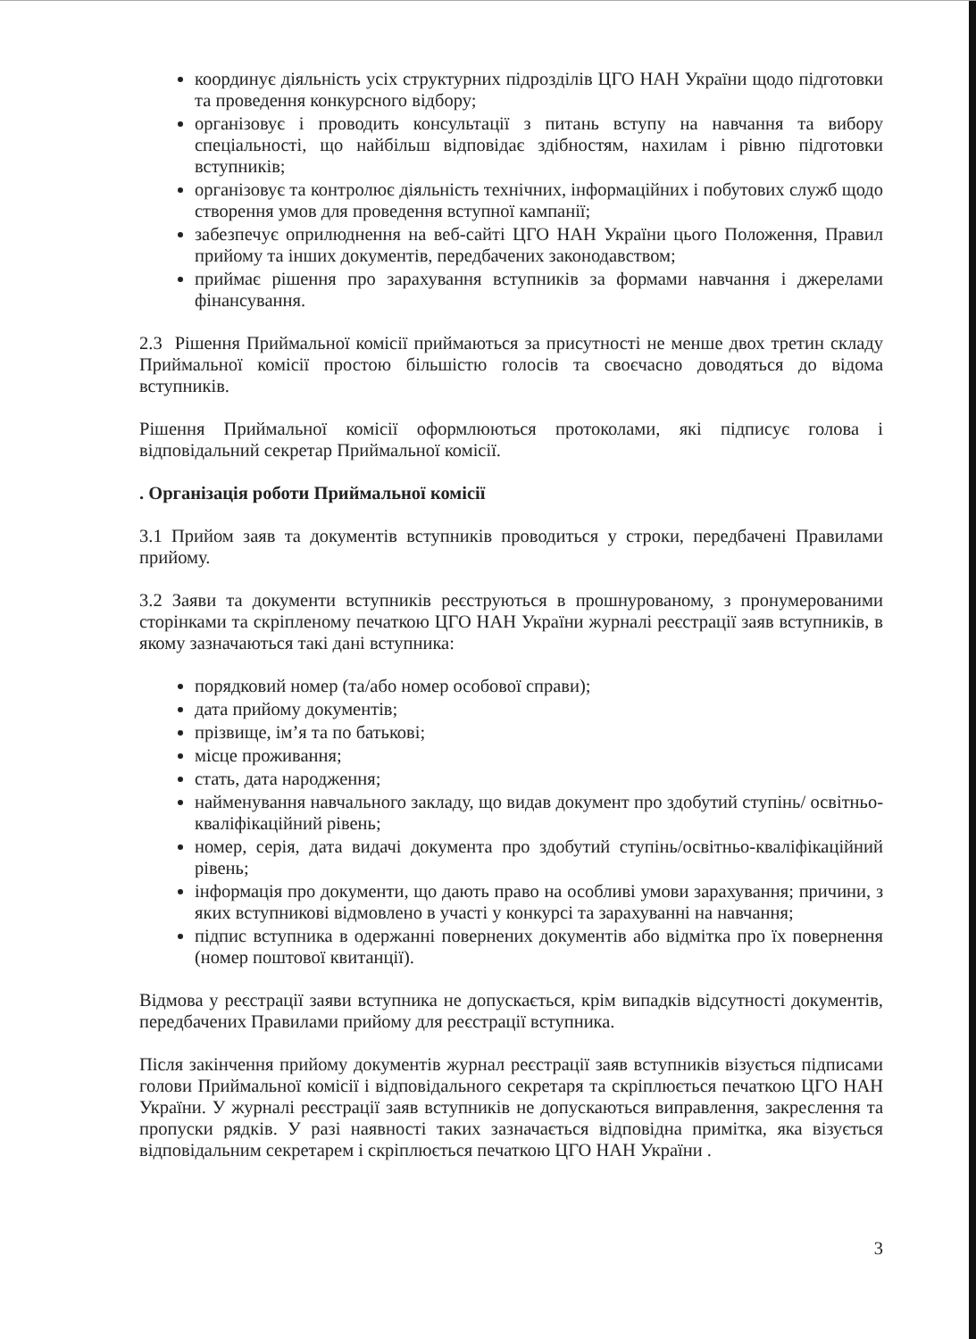координує діяльність усіх структурних підрозділів ЦГО НАН України щодо підготовки та проведення конкурсного відбору;
організовує і проводить консультації з питань вступу на навчання та вибору спеціальності, що найбільш відповідає здібностям, нахилам і рівню підготовки вступників;
організовує та контролює діяльність технічних, інформаційних і побутових служб щодо створення умов для проведення вступної кампанії;
забезпечує оприлюднення на веб-сайті ЦГО НАН України цього Положення, Правил прийому та інших документів, передбачених законодавством;
приймає рішення про зарахування вступників за формами навчання і джерелами фінансування.
2.3 Рішення Приймальної комісії приймаються за присутності не менше двох третин складу Приймальної комісії простою більшістю голосів та своєчасно доводяться до відома вступників.
Рішення Приймальної комісії оформлюються протоколами, які підписує голова і відповідальний секретар Приймальної комісії.
. Організація роботи Приймальної комісії
3.1 Прийом заяв та документів вступників проводиться у строки, передбачені Правилами прийому.
3.2 Заяви та документи вступників реєструються в прошнурованому, з пронумерованими сторінками та скріпленому печаткою ЦГО НАН України журналі реєстрації заяв вступників, в якому зазначаються такі дані вступника:
порядковий номер (та/або номер особової справи);
дата прийому документів;
прізвище, ім’я та по батькові;
місце проживання;
стать, дата народження;
найменування навчального закладу, що видав документ про здобутий ступінь/ освітньо-кваліфікаційний рівень;
номер, серія, дата видачі документа про здобутий ступінь/освітньо-кваліфікаційний рівень;
інформація про документи, що дають право на особливі умови зарахування; причини, з яких вступникові відмовлено в участі у конкурсі та зарахуванні на навчання;
підпис вступника в одержанні повернених документів або відмітка про їх повернення (номер поштової квитанції).
Відмова у реєстрації заяви вступника не допускається, крім випадків відсутності документів, передбачених Правилами прийому для реєстрації вступника.
Після закінчення прийому документів журнал реєстрації заяв вступників візується підписами голови Приймальної комісії і відповідального секретаря та скріплюється печаткою ЦГО НАН України. У журналі реєстрації заяв вступників не допускаються виправлення, закреслення та пропуски рядків. У разі наявності таких зазначається відповідна примітка, яка візується відповідальним секретарем і скріплюється печаткою ЦГО НАН України .
3